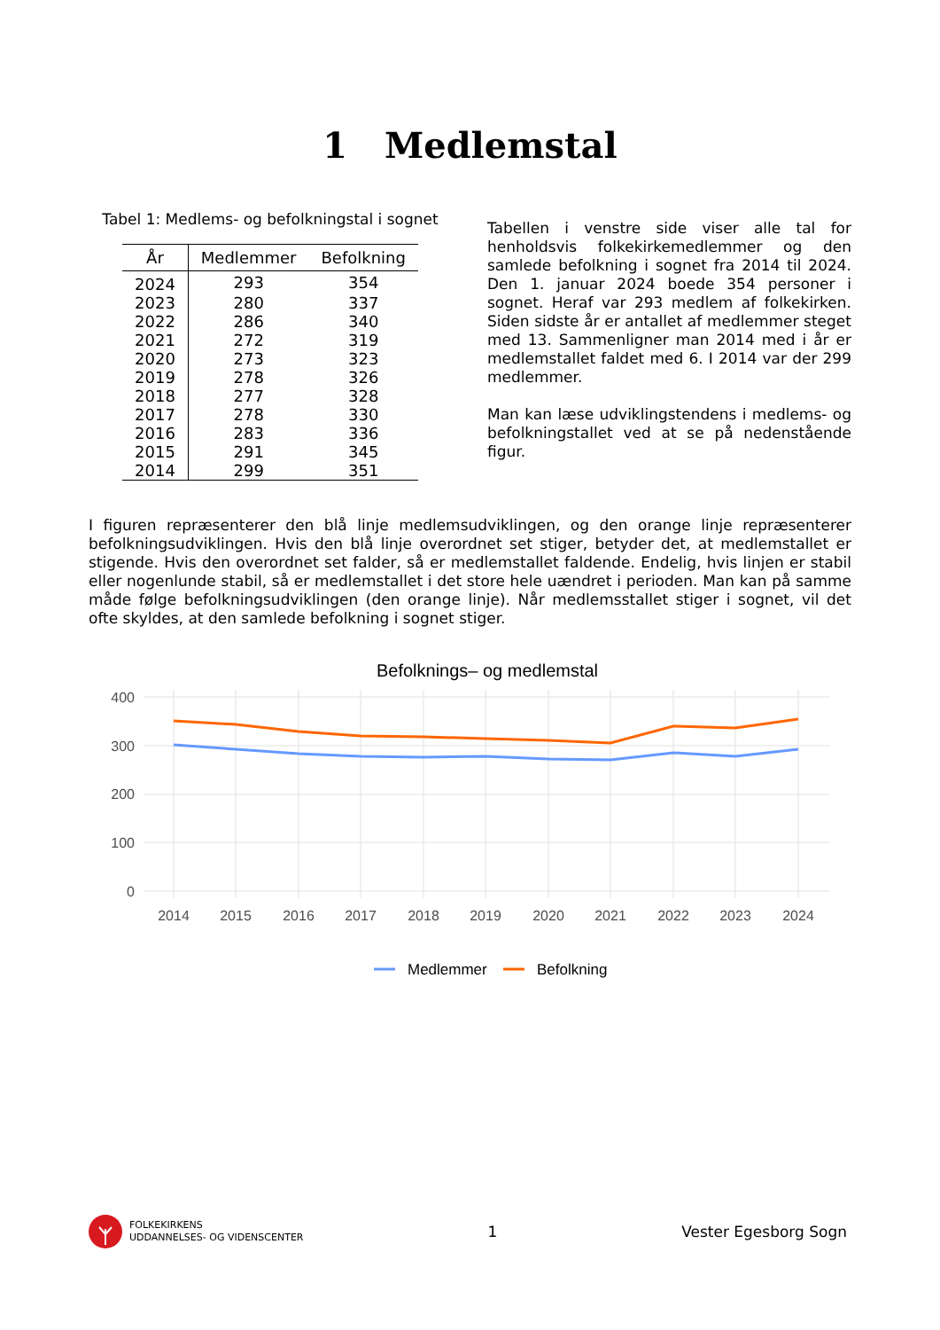1 Medlemstal
Tabel 1: Medlems- og befolkningstal i sognet
| År | Medlemmer | Befolkning |
| --- | --- | --- |
| 2024 | 293 | 354 |
| 2023 | 280 | 337 |
| 2022 | 286 | 340 |
| 2021 | 272 | 319 |
| 2020 | 273 | 323 |
| 2019 | 278 | 326 |
| 2018 | 277 | 328 |
| 2017 | 278 | 330 |
| 2016 | 283 | 336 |
| 2015 | 291 | 345 |
| 2014 | 299 | 351 |
Tabellen i venstre side viser alle tal for henholdsvis folkekirkemedlemmer og den samlede befolkning i sognet fra 2014 til 2024. Den 1. januar 2024 boede 354 personer i sognet. Heraf var 293 medlem af folkekirken. Siden sidste år er antallet af medlemmer steget med 13. Sammenligner man 2014 med i år er medlemstallet faldet med 6. I 2014 var der 299 medlemmer.
Man kan læse udviklingstendens i medlems- og befolkningstallet ved at se på nedenstående figur.
I figuren repræsenterer den blå linje medlemsudviklingen, og den orange linje repræsenterer befolkningsudviklingen. Hvis den blå linje overordnet set stiger, betyder det, at medlemstallet er stigende. Hvis den overordnet set falder, så er medlemstallet faldende. Endelig, hvis linjen er stabil eller nogenlunde stabil, så er medlemstallet i det store hele uændret i perioden. Man kan på samme måde følge befolkningsudviklingen (den orange linje). Når medlemsstallet stiger i sognet, vil det ofte skyldes, at den samlede befolkning i sognet stiger.
Befolknings– og medlemstal
400
300
200
100
0
2014
2015
2016
2017
2018
2019
2020
2021
2022
2023
2024
Medlemmer
Befolkning
FOLKEKIRKENS
UDDANNELSES- OG VIDENSCENTER
1 Vester Egesborg Sogn